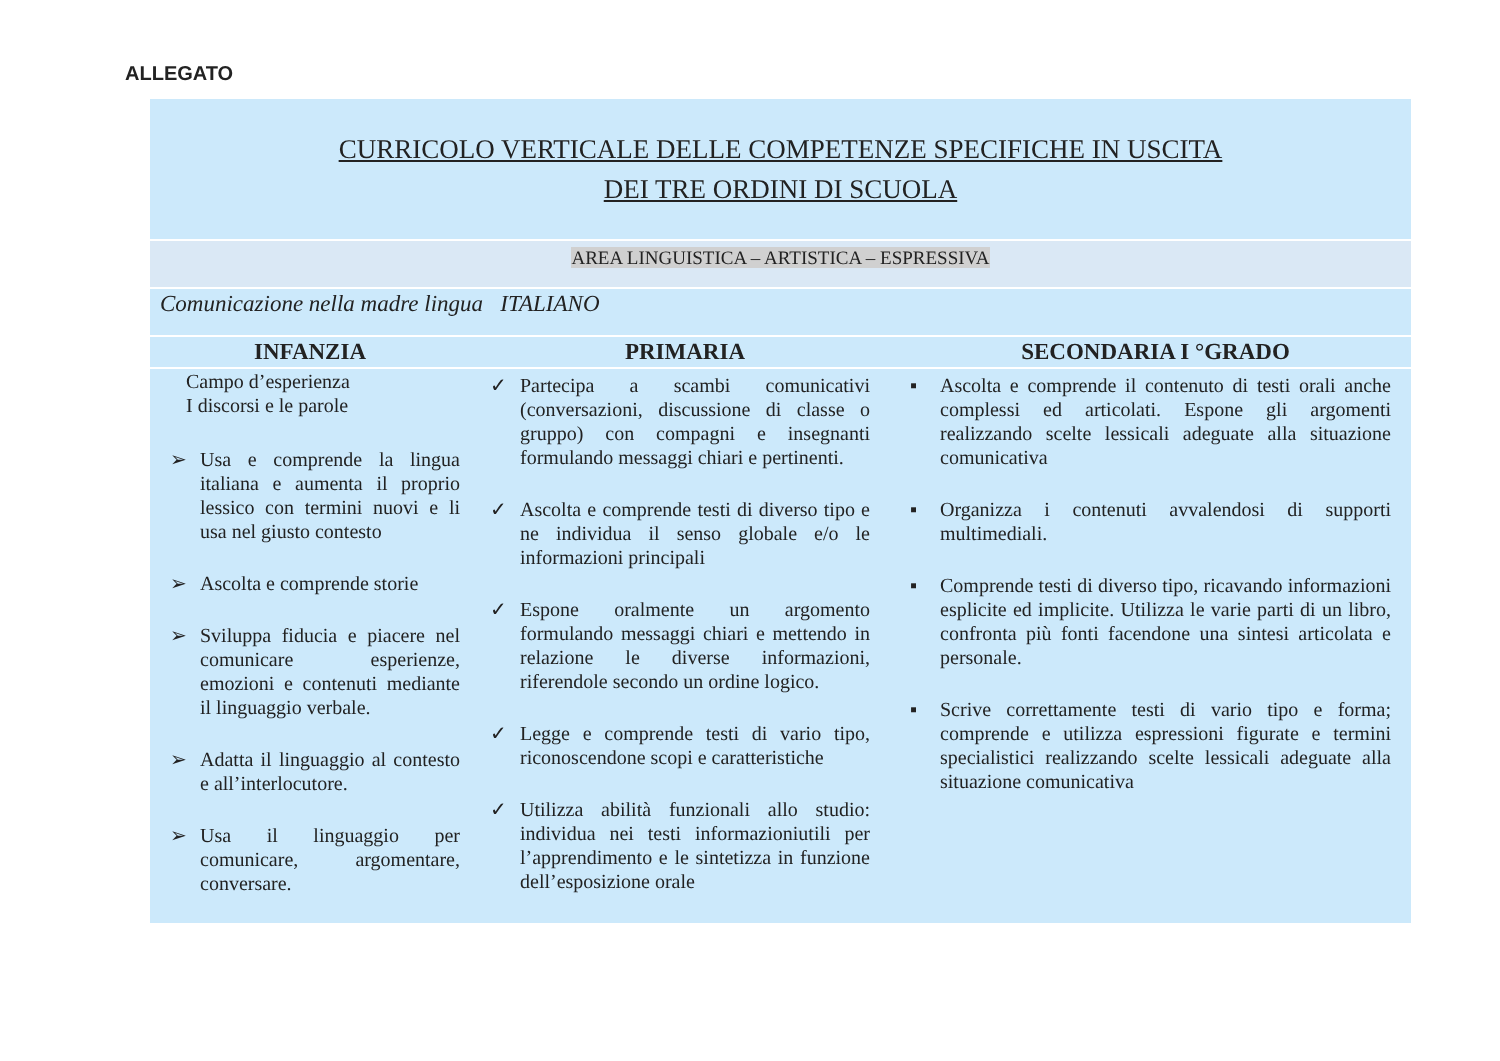ALLEGATO
| CURRICOLO VERTICALE DELLE COMPETENZE SPECIFICHE IN USCITA DEI TRE ORDINI DI SCUOLA | | |
| AREA LINGUISTICA – ARTISTICA – ESPRESSIVA | | |
| Comunicazione nella madre lingua ITALIANO | | |
| INFANZIA | PRIMARIA | SECONDARIA I °GRADO |
| Campo d’esperienza I discorsi e le parole ➢ Usa e comprende la lingua italiana e aumenta il proprio lessico con termini nuovi e li usa nel giusto contesto ➢ Ascolta e comprende storie ➢ Sviluppa fiducia e piacere nel comunicare esperienze, emozioni e contenuti mediante il linguaggio verbale. ➢ Adatta il linguaggio al contesto e all’interlocutore. ➢ Usa il linguaggio per comunicare, argomentare, conversare. | ✓ Partecipa a scambi comunicativi (conversazioni, discussione di classe o gruppo) con compagni e insegnanti formulando messaggi chiari e pertinenti. ✓ Ascolta e comprende testi di diverso tipo e ne individua il senso globale e/o le informazioni principali ✓ Espone oralmente un argomento formulando messaggi chiari e mettendo in relazione le diverse informazioni, riferendole secondo un ordine logico. ✓ Legge e comprende testi di vario tipo, riconoscendone scopi e caratteristiche ✓ Utilizza abilità funzionali allo studio: individua nei testi informazioniutili per l’apprendimento e le sintetizza in funzione dell’esposizione orale | ▪ Ascolta e comprende il contenuto di testi orali anche complessi ed articolati. Espone gli argomenti realizzando scelte lessicali adeguate alla situazione comunicativa ▪ Organizza i contenuti avvalendosi di supporti multimediali. ▪ Comprende testi di diverso tipo, ricavando informazioni esplicite ed implicite. Utilizza le varie parti di un libro, confronta più fonti facendone una sintesi articolata e personale. ▪ Scrive correttamente testi di vario tipo e forma; comprende e utilizza espressioni figurate e termini specialistici realizzando scelte lessicali adeguate alla situazione comunicativa |